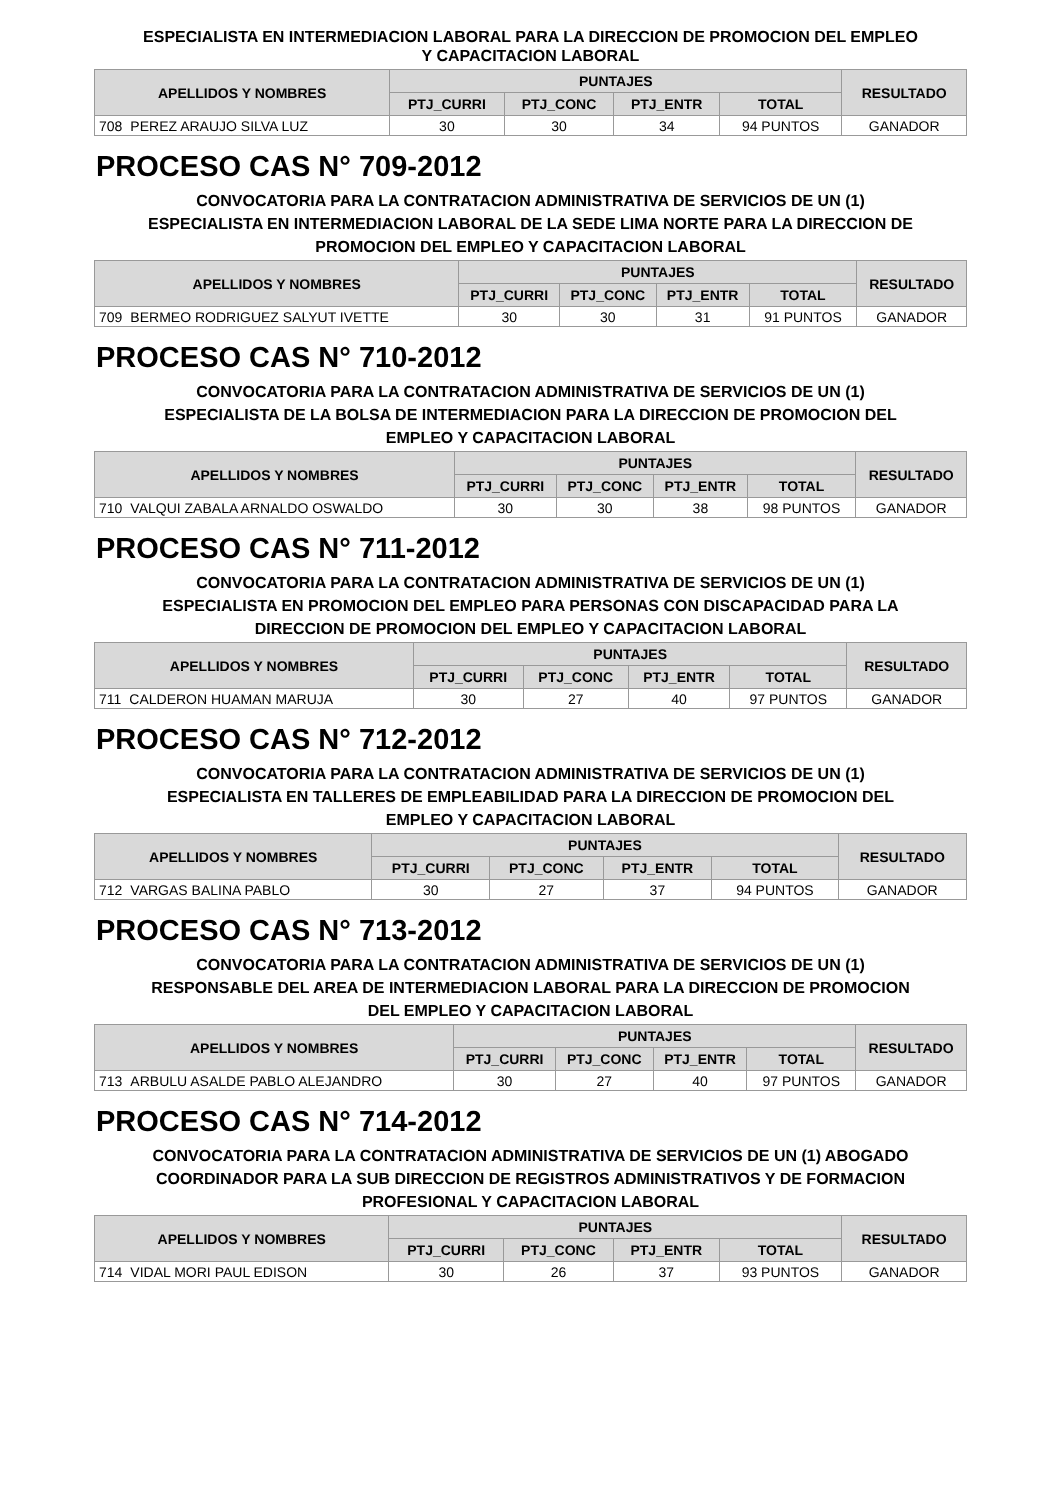ESPECIALISTA EN INTERMEDIACION LABORAL PARA LA DIRECCION DE PROMOCION DEL EMPLEO
Y CAPACITACION LABORAL
| APELLIDOS Y NOMBRES | | PUNTAJES | | | | RESULTADO |
| --- | --- | --- | --- | --- | --- | --- |
| | | PTJ_CURRI | PTJ_CONC | PTJ_ENTR | TOTAL | |
| 708 | PEREZ ARAUJO SILVA LUZ | 30 | 30 | 34 | 94 PUNTOS | GANADOR |
PROCESO CAS N° 709-2012
CONVOCATORIA PARA LA CONTRATACION ADMINISTRATIVA DE SERVICIOS DE UN (1)
ESPECIALISTA EN INTERMEDIACION LABORAL DE LA SEDE LIMA NORTE PARA LA DIRECCION DE
PROMOCION DEL EMPLEO Y CAPACITACION LABORAL
| APELLIDOS Y NOMBRES | | PUNTAJES | | | | RESULTADO |
| --- | --- | --- | --- | --- | --- | --- |
| | | PTJ_CURRI | PTJ_CONC | PTJ_ENTR | TOTAL | |
| 709 | BERMEO RODRIGUEZ SALYUT IVETTE | 30 | 30 | 31 | 91 PUNTOS | GANADOR |
PROCESO CAS N° 710-2012
CONVOCATORIA PARA LA CONTRATACION ADMINISTRATIVA DE SERVICIOS DE UN (1)
ESPECIALISTA DE LA BOLSA DE INTERMEDIACION PARA LA DIRECCION DE PROMOCION DEL
EMPLEO Y CAPACITACION LABORAL
| APELLIDOS Y NOMBRES | | PUNTAJES | | | | RESULTADO |
| --- | --- | --- | --- | --- | --- | --- |
| | | PTJ_CURRI | PTJ_CONC | PTJ_ENTR | TOTAL | |
| 710 | VALQUI ZABALA ARNALDO OSWALDO | 30 | 30 | 38 | 98 PUNTOS | GANADOR |
PROCESO CAS N° 711-2012
CONVOCATORIA PARA LA CONTRATACION ADMINISTRATIVA DE SERVICIOS DE UN (1)
ESPECIALISTA EN PROMOCION DEL EMPLEO PARA PERSONAS CON DISCAPACIDAD PARA LA
DIRECCION DE PROMOCION DEL EMPLEO Y CAPACITACION LABORAL
| APELLIDOS Y NOMBRES | | PUNTAJES | | | | RESULTADO |
| --- | --- | --- | --- | --- | --- | --- |
| | | PTJ_CURRI | PTJ_CONC | PTJ_ENTR | TOTAL | |
| 711 | CALDERON HUAMAN MARUJA | 30 | 27 | 40 | 97 PUNTOS | GANADOR |
PROCESO CAS N° 712-2012
CONVOCATORIA PARA LA CONTRATACION ADMINISTRATIVA DE SERVICIOS DE UN (1)
ESPECIALISTA EN TALLERES DE EMPLEABILIDAD PARA LA DIRECCION DE PROMOCION DEL
EMPLEO Y CAPACITACION LABORAL
| APELLIDOS Y NOMBRES | | PUNTAJES | | | | RESULTADO |
| --- | --- | --- | --- | --- | --- | --- |
| | | PTJ_CURRI | PTJ_CONC | PTJ_ENTR | TOTAL | |
| 712 | VARGAS BALINA PABLO | 30 | 27 | 37 | 94 PUNTOS | GANADOR |
PROCESO CAS N° 713-2012
CONVOCATORIA PARA LA CONTRATACION ADMINISTRATIVA DE SERVICIOS DE UN (1)
RESPONSABLE DEL AREA DE INTERMEDIACION LABORAL PARA LA DIRECCION DE PROMOCION
DEL EMPLEO Y CAPACITACION LABORAL
| APELLIDOS Y NOMBRES | | PUNTAJES | | | | RESULTADO |
| --- | --- | --- | --- | --- | --- | --- |
| | | PTJ_CURRI | PTJ_CONC | PTJ_ENTR | TOTAL | |
| 713 | ARBULU ASALDE PABLO ALEJANDRO | 30 | 27 | 40 | 97 PUNTOS | GANADOR |
PROCESO CAS N° 714-2012
CONVOCATORIA PARA LA CONTRATACION ADMINISTRATIVA DE SERVICIOS DE UN (1) ABOGADO
COORDINADOR PARA LA SUB DIRECCION DE REGISTROS ADMINISTRATIVOS Y DE FORMACION
PROFESIONAL Y CAPACITACION LABORAL
| APELLIDOS Y NOMBRES | | PUNTAJES | | | | RESULTADO |
| --- | --- | --- | --- | --- | --- | --- |
| | | PTJ_CURRI | PTJ_CONC | PTJ_ENTR | TOTAL | |
| 714 | VIDAL MORI PAUL EDISON | 30 | 26 | 37 | 93 PUNTOS | GANADOR |